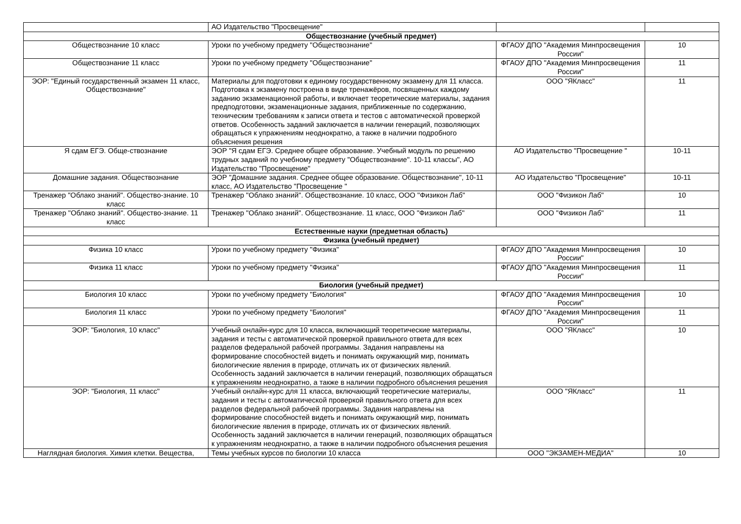| | АО Издательство "Просвещение" | | |
| Обществознание (учебный предмет) | | | |
| Обществознание 10 класс | Уроки по учебному предмету "Обществознание" | ФГАОУ ДПО "Академия Минпросвещения России" | 10 |
| Обществознание 11 класс | Уроки по учебному предмету "Обществознание" | ФГАОУ ДПО "Академия Минпросвещения России" | 11 |
| ЭОР: "Единый государственный экзамен 11 класс, Обществознание" | Материалы для подготовки к единому государственному экзамену для 11 класса. Подготовка к экзамену построена в виде тренажёров, посвященных каждому заданию экзаменационной работы, и включает теоретические материалы, задания предподготовки, экзаменационные задания, приближенные по содержанию, техническим требованиям к записи ответа и тестов с автоматической проверкой ответов. Особенность заданий заключается в наличии генераций, позволяющих обращаться к упражнениям неоднократно, а также в наличии подробного объяснения решения | ООО "ЯКласс" | 11 |
| Я сдам ЕГЭ. Обще-ствознание | ЭОР "Я сдам ЕГЭ. Среднее общее образование. Учебный модуль по решению трудных заданий по учебному предмету "Обществознание". 10-11 классы", АО Издательство "Просвещение" | АО Издательство "Просвещение " | 10-11 |
| Домашние задания. Обществознание | ЭОР "Домашние задания. Среднее общее образование. Обществознание", 10-11 класс, АО Издательство "Просвещение " | АО Издательство "Просвещение" | 10-11 |
| Тренажер "Облако знаний". Общество-знание. 10 класс | Тренажер "Облако знаний". Обществознание. 10 класс, ООО "Физикон Лаб" | ООО "Физикон Лаб" | 10 |
| Тренажер "Облако знаний". Общество-знание. 11 класс | Тренажер "Облако знаний". Обществознание. 11 класс, ООО "Физикон Лаб" | ООО "Физикон Лаб" | 11 |
| Естественные науки (предметная область) | | | |
| Физика (учебный предмет) | | | |
| Физика 10 класс | Уроки по учебному предмету "Физика" | ФГАОУ ДПО "Академия Минпросвещения России" | 10 |
| Физика 11 класс | Уроки по учебному предмету "Физика" | ФГАОУ ДПО "Академия Минпросвещения России" | 11 |
| Биология (учебный предмет) | | | |
| Биология 10 класс | Уроки по учебному предмету "Биология" | ФГАОУ ДПО "Академия Минпросвещения России" | 10 |
| Биология 11 класс | Уроки по учебному предмету "Биология" | ФГАОУ ДПО "Академия Минпросвещения России" | 11 |
| ЭОР: "Биология, 10 класс" | Учебный онлайн-курс для 10 класса, включающий теоретические материалы, задания и тесты с автоматической проверкой правильного ответа для всех разделов федеральной рабочей программы. Задания направлены на формирование способностей видеть и понимать окружающий мир, понимать биологические явления в природе, отличать их от физических явлений. Особенность заданий заключается в наличии генераций, позволяющих обращаться к упражнениям неоднократно, а также в наличии подробного объяснения решения | ООО "ЯКласс" | 10 |
| ЭОР: "Биология, 11 класс" | Учебный онлайн-курс для 11 класса, включающий теоретические материалы, задания и тесты с автоматической проверкой правильного ответа для всех разделов федеральной рабочей программы. Задания направлены на формирование способностей видеть и понимать окружающий мир, понимать биологические явления в природе, отличать их от физических явлений. Особенность заданий заключается в наличии генераций, позволяющих обращаться к упражнениям неоднократно, а также в наличии подробного объяснения решения | ООО "ЯКласс" | 11 |
| Наглядная биология. Химия клетки. Вещества, | Темы учебных курсов по биологии 10 класса | ООО "ЭКЗАМЕН-МЕДИА" | 10 |